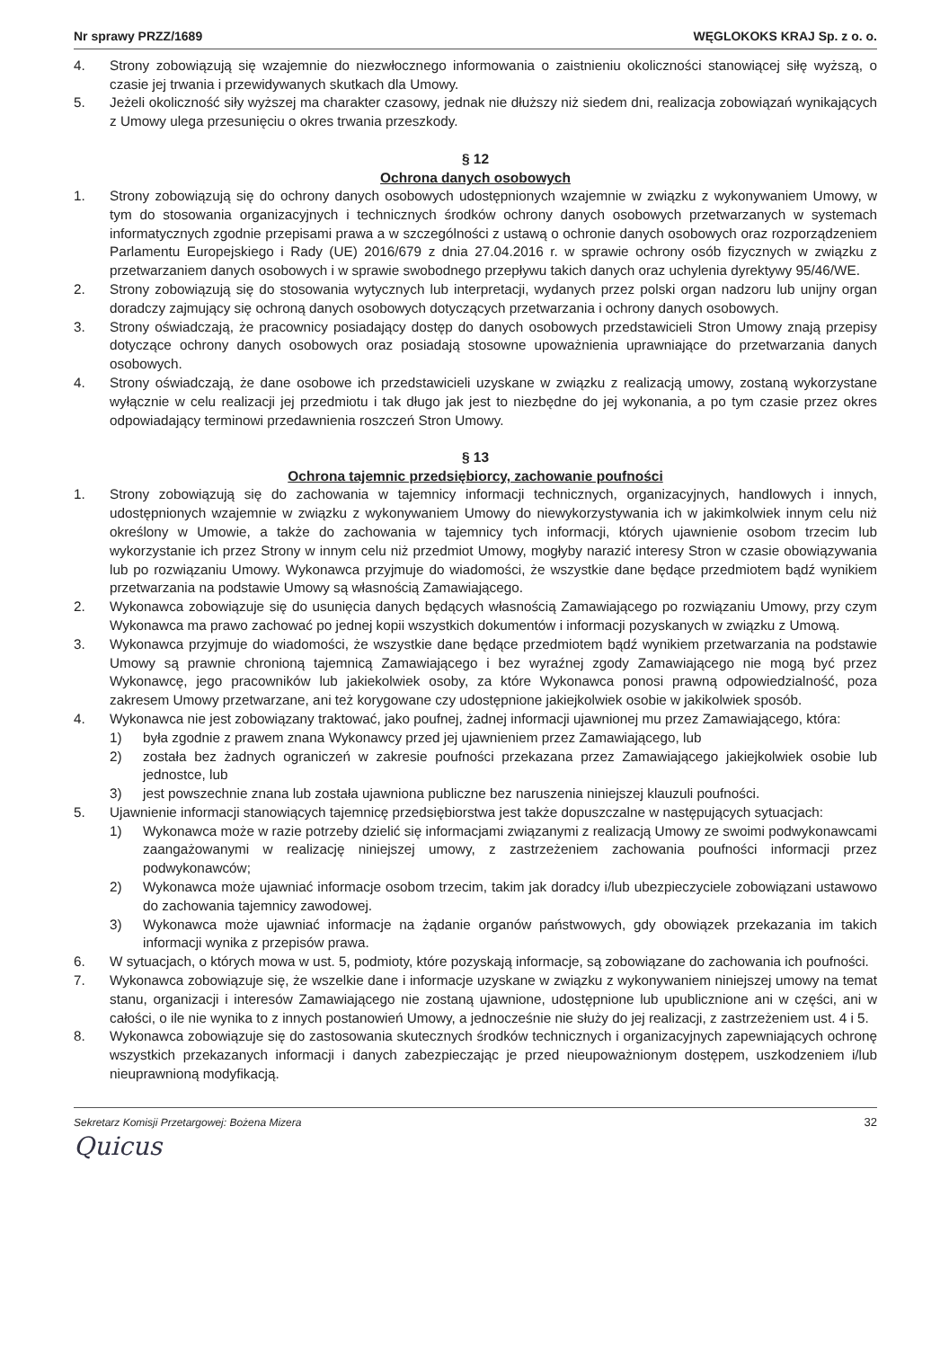Nr sprawy PRZZ/1689 WĘGLOKOKS KRAJ Sp. z o. o.
4. Strony zobowiązują się wzajemnie do niezwłocznego informowania o zaistnieniu okoliczności stanowiącej siłę wyższą, o czasie jej trwania i przewidywanych skutkach dla Umowy.
5. Jeżeli okoliczność siły wyższej ma charakter czasowy, jednak nie dłuższy niż siedem dni, realizacja zobowiązań wynikających z Umowy ulega przesunięciu o okres trwania przeszkody.
§ 12
Ochrona danych osobowych
1. Strony zobowiązują się do ochrony danych osobowych udostępnionych wzajemnie w związku z wykonywaniem Umowy, w tym do stosowania organizacyjnych i technicznych środków ochrony danych osobowych przetwarzanych w systemach informatycznych zgodnie przepisami prawa a w szczególności z ustawą o ochronie danych osobowych oraz rozporządzeniem Parlamentu Europejskiego i Rady (UE) 2016/679 z dnia 27.04.2016 r. w sprawie ochrony osób fizycznych w związku z przetwarzaniem danych osobowych i w sprawie swobodnego przepływu takich danych oraz uchylenia dyrektywy 95/46/WE.
2. Strony zobowiązują się do stosowania wytycznych lub interpretacji, wydanych przez polski organ nadzoru lub unijny organ doradczy zajmujący się ochroną danych osobowych dotyczących przetwarzania i ochrony danych osobowych.
3. Strony oświadczają, że pracownicy posiadający dostęp do danych osobowych przedstawicieli Stron Umowy znają przepisy dotyczące ochrony danych osobowych oraz posiadają stosowne upoważnienia uprawniające do przetwarzania danych osobowych.
4. Strony oświadczają, że dane osobowe ich przedstawicieli uzyskane w związku z realizacją umowy, zostaną wykorzystane wyłącznie w celu realizacji jej przedmiotu i tak długo jak jest to niezbędne do jej wykonania, a po tym czasie przez okres odpowiadający terminowi przedawnienia roszczeń Stron Umowy.
§ 13
Ochrona tajemnic przedsiębiorcy, zachowanie poufności
1. Strony zobowiązują się do zachowania w tajemnicy informacji technicznych, organizacyjnych, handlowych i innych, udostępnionych wzajemnie w związku z wykonywaniem Umowy do niewykorzystywania ich w jakimkolwiek innym celu niż określony w Umowie, a także do zachowania w tajemnicy tych informacji, których ujawnienie osobom trzecim lub wykorzystanie ich przez Strony w innym celu niż przedmiot Umowy, mogłyby narazić interesy Stron w czasie obowiązywania lub po rozwiązaniu Umowy. Wykonawca przyjmuje do wiadomości, że wszystkie dane będące przedmiotem bądź wynikiem przetwarzania na podstawie Umowy są własnością Zamawiającego.
2. Wykonawca zobowiązuje się do usunięcia danych będących własnością Zamawiającego po rozwiązaniu Umowy, przy czym Wykonawca ma prawo zachować po jednej kopii wszystkich dokumentów i informacji pozyskanych w związku z Umową.
3. Wykonawca przyjmuje do wiadomości, że wszystkie dane będące przedmiotem bądź wynikiem przetwarzania na podstawie Umowy są prawnie chronioną tajemnicą Zamawiającego i bez wyraźnej zgody Zamawiającego nie mogą być przez Wykonawcę, jego pracowników lub jakiekolwiek osoby, za które Wykonawca ponosi prawną odpowiedzialność, poza zakresem Umowy przetwarzane, ani też korygowane czy udostępnione jakiejkolwiek osobie w jakikolwiek sposób.
4. Wykonawca nie jest zobowiązany traktować, jako poufnej, żadnej informacji ujawnionej mu przez Zamawiającego, która:
1) była zgodnie z prawem znana Wykonawcy przed jej ujawnieniem przez Zamawiającego, lub
2) została bez żadnych ograniczeń w zakresie poufności przekazana przez Zamawiającego jakiejkolwiek osobie lub jednostce, lub
3) jest powszechnie znana lub została ujawniona publiczne bez naruszenia niniejszej klauzuli poufności.
5. Ujawnienie informacji stanowiących tajemnicę przedsiębiorstwa jest także dopuszczalne w następujących sytuacjach:
1) Wykonawca może w razie potrzeby dzielić się informacjami związanymi z realizacją Umowy ze swoimi podwykonawcami zaangażowanymi w realizację niniejszej umowy, z zastrzeżeniem zachowania poufności informacji przez podwykonawców;
2) Wykonawca może ujawniać informacje osobom trzecim, takim jak doradcy i/lub ubezpieczyciele zobowiązani ustawowo do zachowania tajemnicy zawodowej.
3) Wykonawca może ujawniać informacje na żądanie organów państwowych, gdy obowiązek przekazania im takich informacji wynika z przepisów prawa.
6. W sytuacjach, o których mowa w ust. 5, podmioty, które pozyskają informacje, są zobowiązane do zachowania ich poufności.
7. Wykonawca zobowiązuje się, że wszelkie dane i informacje uzyskane w związku z wykonywaniem niniejszej umowy na temat stanu, organizacji i interesów Zamawiającego nie zostaną ujawnione, udostępnione lub upublicznione ani w części, ani w całości, o ile nie wynika to z innych postanowień Umowy, a jednocześnie nie służy do jej realizacji, z zastrzeżeniem ust. 4 i 5.
8. Wykonawca zobowiązuje się do zastosowania skutecznych środków technicznych i organizacyjnych zapewniających ochronę wszystkich przekazanych informacji i danych zabezpieczając je przed nieupoważnionym dostępem, uszkodzeniem i/lub nieuprawnioną modyfikacją.
Sekretarz Komisji Przetargowej: Bożena Mizera 32
Quicus